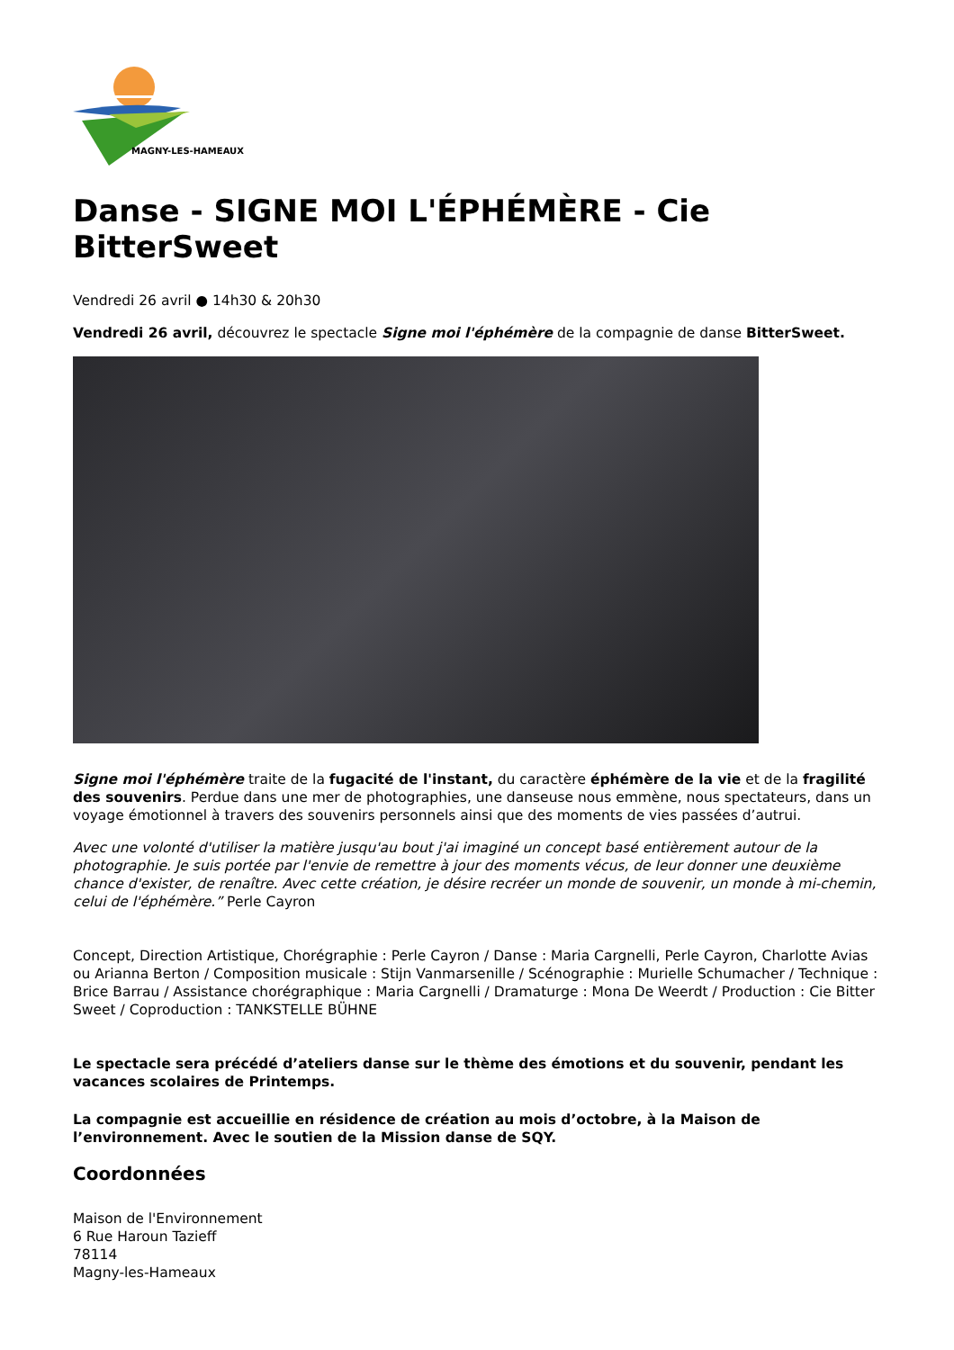MAGNY-LES-HAMEAUX
Danse - SIGNE MOI L'ÉPHÉMÈRE - Cie BitterSweet
Vendredi 26 avril ● 14h30 & 20h30
Vendredi 26 avril, découvrez le spectacle Signe moi l'éphémère de la compagnie de danse BitterSweet.
Signe moi l'éphémère traite de la fugacité de l'instant, du caractère éphémère de la vie et de la fragilité des souvenirs. Perdue dans une mer de photographies, une danseuse nous emmène, nous spectateurs, dans un voyage émotionnel à travers des souvenirs personnels ainsi que des moments de vies passées d’autrui.
Avec une volonté d'utiliser la matière jusqu'au bout j'ai imaginé un concept basé entièrement autour de la photographie. Je suis portée par l'envie de remettre à jour des moments vécus, de leur donner une deuxième chance d'exister, de renaître. Avec cette création, je désire recréer un monde de souvenir, un monde à mi-chemin, celui de l'éphémère.” Perle Cayron
Concept, Direction Artistique, Chorégraphie : Perle Cayron / Danse : Maria Cargnelli, Perle Cayron, Charlotte Avias ou Arianna Berton / Composition musicale : Stijn Vanmarsenille / Scénographie : Murielle Schumacher / Technique : Brice Barrau / Assistance chorégraphique : Maria Cargnelli / Dramaturge : Mona De Weerdt / Production : Cie Bitter Sweet / Coproduction : TANKSTELLE BÜHNE
Le spectacle sera précédé d’ateliers danse sur le thème des émotions et du souvenir, pendant les vacances scolaires de Printemps.
La compagnie est accueillie en résidence de création au mois d’octobre, à la Maison de l’environnement. Avec le soutien de la Mission danse de SQY.
Coordonnées
Maison de l'Environnement
6 Rue Haroun Tazieff
78114
Magny-les-Hameaux